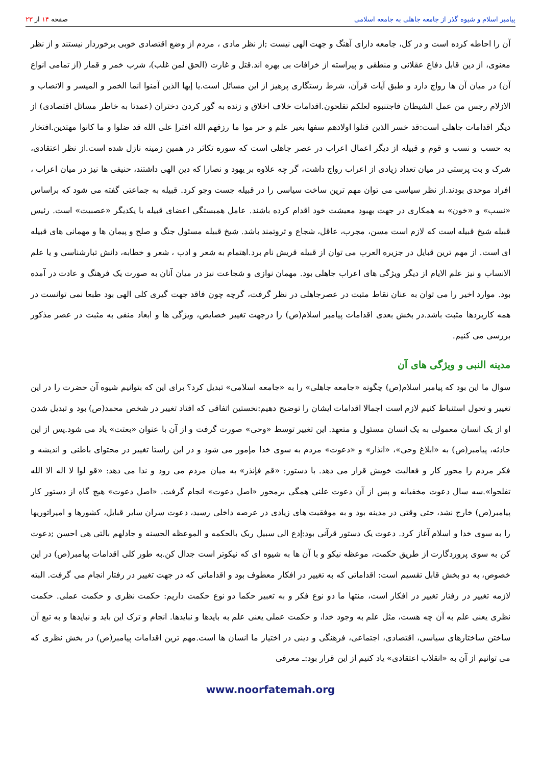پیامبر اسلام و شیوه گذر از جامعه جاهلی به جامعه اسلامی
صفحه ۱۴ از ۲۳
آن را احاطه کرده است و در کل، جامعه دارای آهنگ و جهت الهی نیست ;از نظر مادی ، مردم از وضع اقتصادی خوبی برخوردار نیستند و از نظر معنوی، از دین قابل دفاع عقلانی و منطقی و پیراسته از خرافات بی بهره اند.قتل و غارت (الحق لمن غلب)، شرب خمر و قمار (از تمامی انواع آن) در میان آن ها رواج دارد و طبق آیات قرآن، شرط رستگاری پرهیز از این مسائل است.یا إیها الذین آمنوا انما الخمر و المیسر و الانصاب و الازلام رجس من عمل الشیطان فاجتنبوه لعلکم تفلحون.اقدامات خلاف اخلاق و زنده به گور کردن دختران (عمدتا به خاطر مسائل اقتصادی) از دیگر اقدامات جاهلی است:قد خسر الذین قتلوا اولادهم سفها بغیر علم و حر موا ما رزقهم الله افترإ علی الله قد ضلوا و ما کانوا مهتدین.افتخار به حسب و نسب و قوم و قبیله از دیگر اعمال اعراب در عصر جاهلی است که سوره تکاثر در همین زمینه نازل شده است.از نظر اعتقادی، شرک و بت پرستی در میان تعداد زیادی از اعراب رواج داشت، گر چه علاوه بر یهود و نصارا که دین الهی داشتند، حنیفی ها نیز در میان اعراب ، افراد موحدی بودند.از نظر سیاسی می توان مهم ترین ساخت سیاسی را در قبیله جست وجو کرد. قبیله به جماعتی گفته می شود که براساس «نسب» و «خون» به همکاری در جهت بهبود معیشت خود اقدام کرده باشند. عامل همبستگی اعضای قبیله با یکدیگر «عصبیت» است. رئیس قبیله شیخ قبیله است که لازم است مسن، مجرب، عاقل، شجاع و ثروتمند باشد. شیخ قبیله مسئول جنگ و صلح و پیمان ها و مهمانی های قبیله ای است. از مهم ترین قبایل در جزیره العرب می توان از قبیله قریش نام برد.اهتمام به شعر و ادب ، شعر و خطابه، دانش تبارشناسی و یا علم الانساب و نیز علم الایام از دیگر ویژگی های اعراب جاهلی بود. مهمان نوازی و شجاعت نیز در میان آنان به صورت یک فرهنگ و عادت در آمده بود. موارد اخیر را می توان به عنان نقاط مثبت در عصرجاهلی در نظر گرفت، گرچه چون فاقد جهت گیری کلی الهی بود طبعا نمی توانست در همه کاربردها مثبت باشد.در بخش بعدی اقدامات پیامبر اسلام(ص) را درجهت تغییر خصایص، ویژگی ها و ابعاد منفی به مثبت در عصر مذکور بررسی می کنیم.
مدینه النبی و ویژگی های آن
سوال ما این بود که پیامبر اسلام(ص) چگونه «جامعه جاهلی» را به «جامعه اسلامی» تبدیل کرد؟ برای این که بتوانیم شیوه آن حضرت را در این تغییر و تحول استنباط کنیم لازم است اجمالا اقدامات ایشان را توضیح دهیم:نخستین اتفاقی که افتاد تغییر در شخص محمد(ص) بود و تبدیل شدن او از یک انسان معمولی به یک انسان مسئول و متعهد. این تغییر توسط «وحی» صورت گرفت و از آن با عنوان «بعثت» یاد می شود.پس از این حادثه، پیامبر(ص) به «ابلاغ وحی»، «انذار» و «دعوت» مردم به سوی خدا مإمور می شود و در این راستا تغییر در محتوای باطنی و اندیشه و فکر مردم را محور کار و فعالیت خویش قرار می دهد. با دستور: «قم فإنذر» به میان مردم می رود و ندا می دهد: «قو لوا لا اله الا الله تفلحوا».سه سال دعوت مخفیانه و پس از آن دعوت علنی همگی برمحور «اصل دعوت» انجام گرفت. «اصل دعوت» هیچ گاه از دستور کار پیامبر(ص) خارج نشد، حتی وقتی در مدینه بود و به موفقیت های زیادی در عرصه داخلی رسید، دعوت سران سایر قبایل، کشورها و امپراتوریها را به سوی خدا و اسلام آغاز کرد. دعوت یک دستور قرآنی بود:إدع الی سبیل ربک بالحکمه و الموعظه الحسنه و جادلهم بالتی هی احسن ;دعوت کن به سوی پروردگارت از طریق حکمت، موعظه نیکو و با آن ها به شیوه ای که نیکوتر است جدال کن.به طور کلی اقدامات پیامبر(ص) در این خصوص، به دو بخش قابل تقسیم است: اقداماتی که به تغییر در افکار معطوف بود و اقداماتی که در جهت تغییر در رفتار انجام می گرفت. البته لازمه تغییر در رفتار تغییر در افکار است، منتها ما دو نوع فکر و به تعبیر حکما دو نوع حکمت داریم: حکمت نظری و حکمت عملی. حکمت نظری یعنی علم به آن چه هست، مثل علم به وجود خدا، و حکمت عملی یعنی علم به بایدها و نبایدها. انجام و ترک این باید و نبایدها و به تبع آن ساختن ساختارهای سیاسی، اقتصادی، اجتماعی، فرهنگی و دینی در اختیار ما انسان ها است.مهم ترین اقدامات پیامبر(ص) در بخش نظری که می توانیم از آن به «انقلاب اعتقادی» یاد کنیم از این قرار بود:ـ معرفی
www.noorfatemah.org